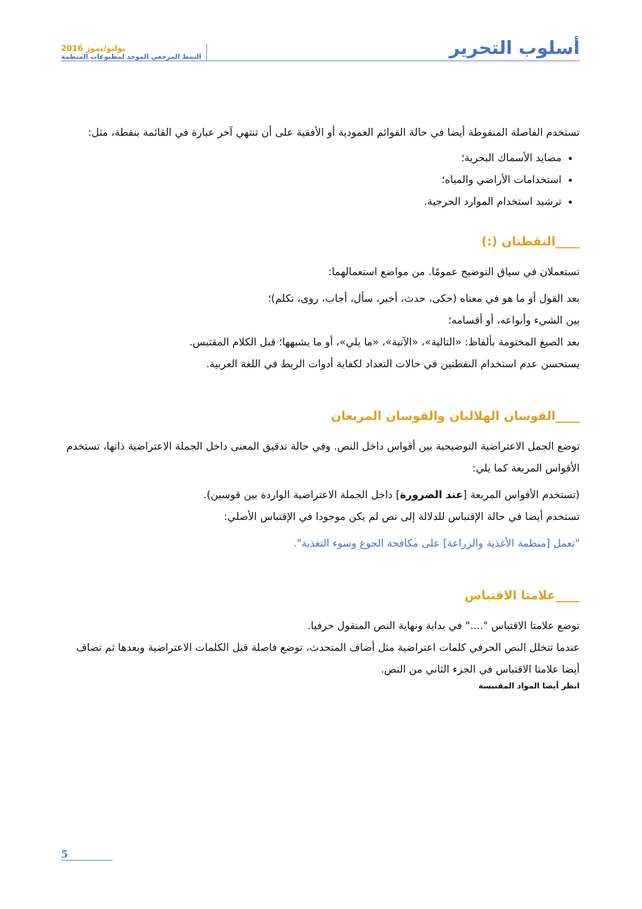أسلوب التحرير
يوليو/تموز 2016
النمط المرجعي الموحد لمطبوعات المنظمة
تستخدم الفاصلة المنقوطة أيضا في حالة القوائم العمودية أو الأفقية على أن تنتهي آخر عبارة في القائمة بنقطة، مثل:
مصايد الأسماك البحرية؛
استخدامات الأراضي والمياه؛
ترشيد استخدام الموارد الحرجية.
____النقطتان (:)
تستعملان في سياق التوضيح عمومًا. من مواضع استعمالهما:
بعد القول أو ما هو في معناه (حكى، حدث، أخبر، سأل، أجاب، روى، تكلم)؛
بين الشيء وأنواعه، أو أقسامه؛
بعد الصيغ المختومة بألفاظ: «التالية»، «الآتية»، «ما يلي»، أو ما يشبهها؛ قبل الكلام المقتبس.
يستحسن عدم استخدام النقطتين في حالات التعداد لكفاية أدوات الربط في اللغة العربية.
____القوسان الهلاليان والقوسان المربعان
توضع الجمل الاعتراضية التوضيحية بين أقواس داخل النص. وفي حالة تدقيق المعنى داخل الجملة الاعتراضية ذاتها، تستخدم الأقواس المربعة كما يلي:
(تستخدم الأقواس المربعة [عند الضرورة] داخل الجملة الاعتراضية الواردة بين قوسين).
تستخدم أيضا في حالة الإقتباس للدلالة إلى نص لم يكن موجودا في الإقتباس الأصلي:
"تعمل [منظمة الأغذية والزراعة] على مكافحة الجوع وسوء التغذية".
____علامتا الاقتباس
توضع علامتا الاقتباس "...." في بداية ونهاية النص المنقول حرفيا.
عندما تتخلل النص الحرفي كلمات اعتراضية مثل أضاف المتحدث، توضع فاصلة قبل الكلمات الاعتراضية وبعدها ثم تضاف أيضا علامتا الاقتباس في الجزء الثاني من النص.
انظر أيضا المواد المقتبسة
5